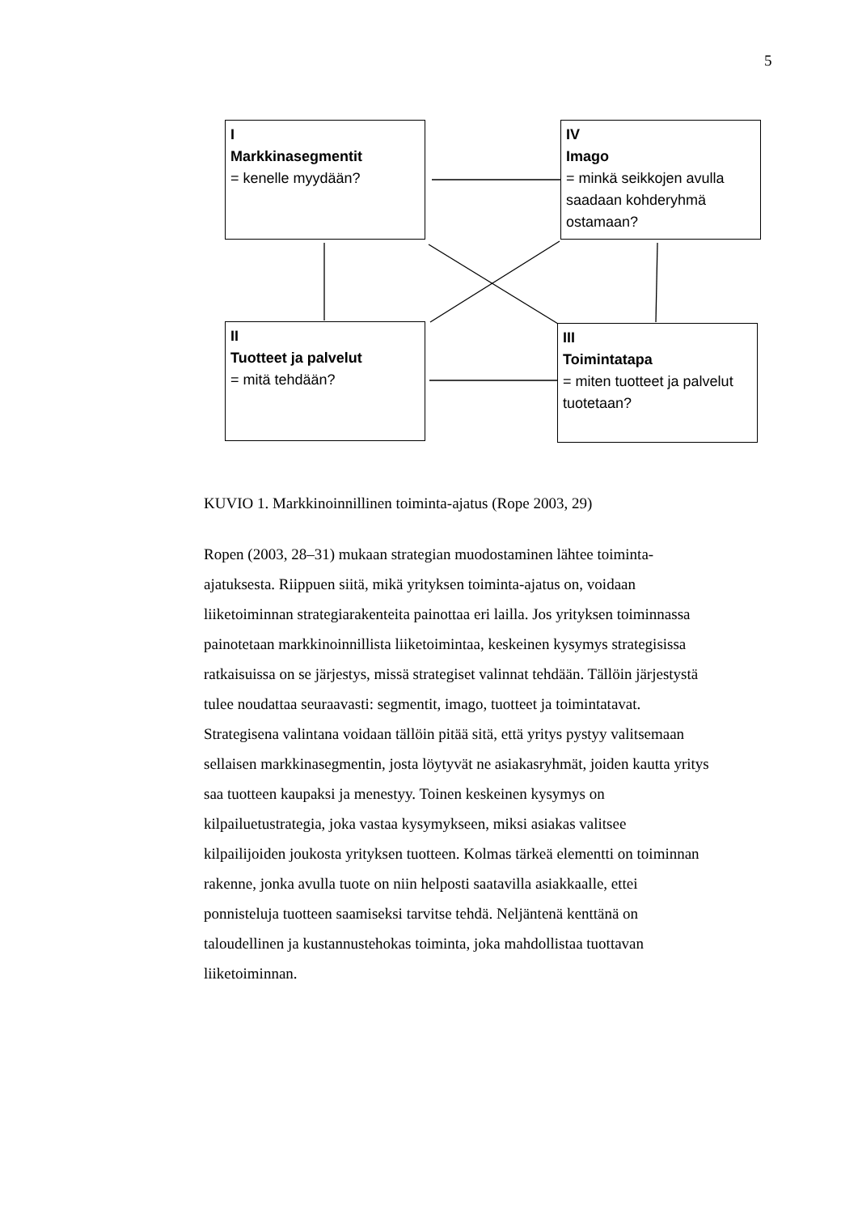5
I
Markkinasegmentit
= kenelle myydään?
IV
Imago
= minkä seikkojen avulla saadaan kohderyhmä ostamaan?
II
Tuotteet ja palvelut
= mitä tehdään?
III
Toimintatapa
= miten tuotteet ja palvelut tuotetaan?
KUVIO 1. Markkinoinnillinen toiminta-ajatus (Rope 2003, 29)
Ropen (2003, 28–31) mukaan strategian muodostaminen lähtee toiminta-
ajatuksesta. Riippuen siitä, mikä yrityksen toiminta-ajatus on, voidaan
liiketoiminnan strategiarakenteita painottaa eri lailla. Jos yrityksen toiminnassa
painotetaan markkinoinnillista liiketoimintaa, keskeinen kysymys strategisissa
ratkaisuissa on se järjestys, missä strategiset valinnat tehdään. Tällöin järjestystä
tulee noudattaa seuraavasti: segmentit, imago, tuotteet ja toimintatavat.
Strategisena valintana voidaan tällöin pitää sitä, että yritys pystyy valitsemaan
sellaisen markkinasegmentin, josta löytyvät ne asiakasryhmät, joiden kautta yritys
saa tuotteen kaupaksi ja menestyy. Toinen keskeinen kysymys on
kilpailuetustrategia, joka vastaa kysymykseen, miksi asiakas valitsee
kilpailijoiden joukosta yrityksen tuotteen. Kolmas tärkeä elementti on toiminnan
rakenne, jonka avulla tuote on niin helposti saatavilla asiakkaalle, ettei
ponnisteluja tuotteen saamiseksi tarvitse tehdä. Neljäntenä kenttänä on
taloudellinen ja kustannustehokas toiminta, joka mahdollistaa tuottavan
liiketoiminnan.